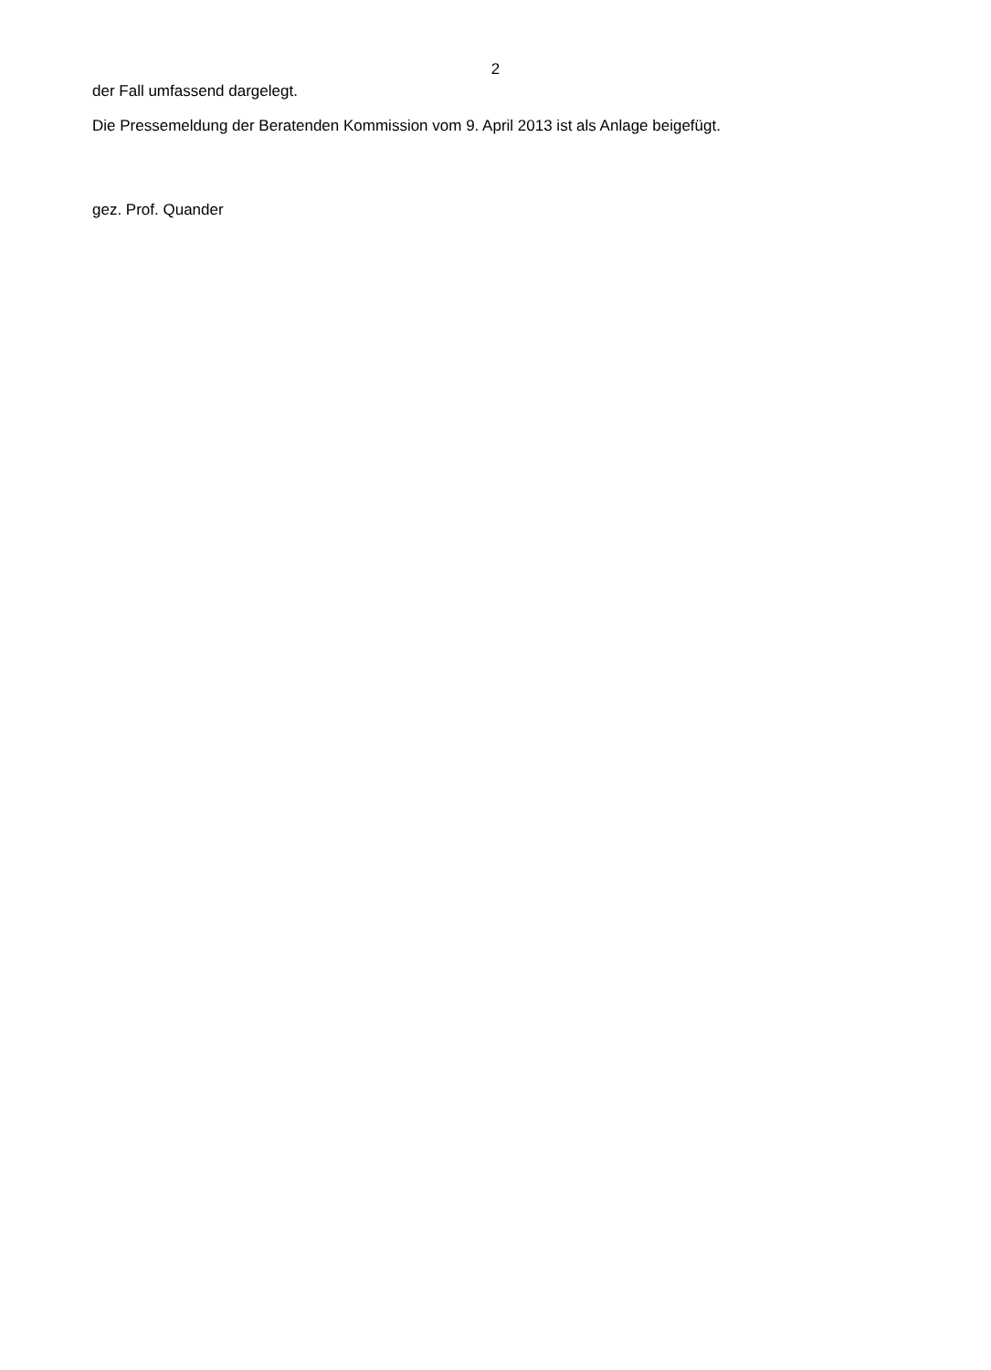2
der Fall umfassend dargelegt.
Die Pressemeldung der Beratenden Kommission vom 9. April 2013 ist als Anlage beigefügt.
gez. Prof. Quander